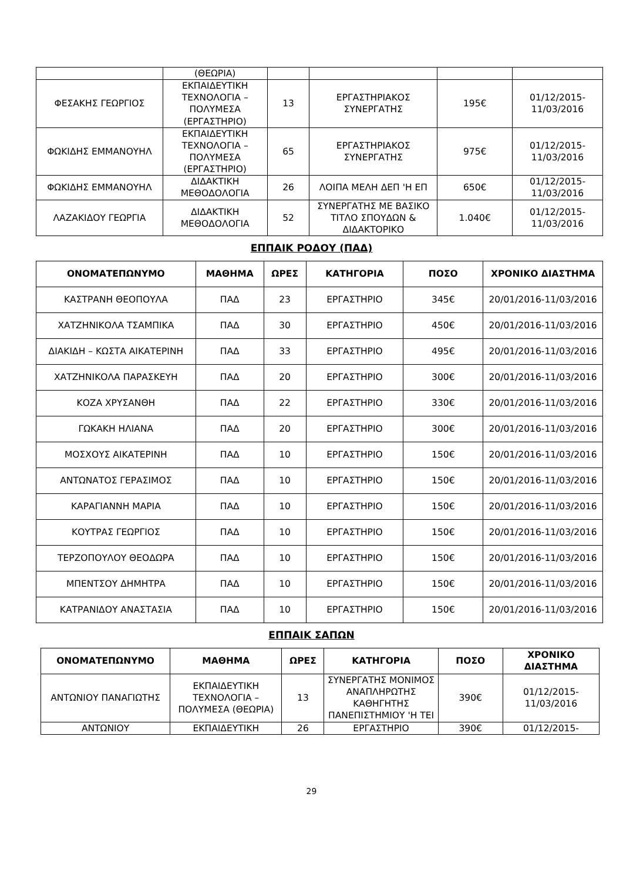| | (ΘΕΩΡΙΑ) | | | | |
| ΦΕΣΑΚΗΣ ΓΕΩΡΓΙΟΣ | ΕΚΠΑΙΔΕΥΤΙΚΗ ΤΕΧΝΟΛΟΓΙΑ – ΠΟΛΥΜΕΣΑ (ΕΡΓΑΣΤΗΡΙΟ) | 13 | ΕΡΓΑΣΤΗΡΙΑΚΟΣ ΣΥΝΕΡΓΑΤΗΣ | 195€ | 01/12/2015-11/03/2016 |
| ΦΩΚΙΔΗΣ ΕΜΜΑΝΟΥΗΛ | ΕΚΠΑΙΔΕΥΤΙΚΗ ΤΕΧΝΟΛΟΓΙΑ – ΠΟΛΥΜΕΣΑ (ΕΡΓΑΣΤΗΡΙΟ) | 65 | ΕΡΓΑΣΤΗΡΙΑΚΟΣ ΣΥΝΕΡΓΑΤΗΣ | 975€ | 01/12/2015-11/03/2016 |
| ΦΩΚΙΔΗΣ ΕΜΜΑΝΟΥΗΛ | ΔΙΔΑΚΤΙΚΗ ΜΕΘΟΔΟΛΟΓΙΑ | 26 | ΛΟΙΠΑ ΜΕΛΗ ΔΕΠ 'Η ΕΠ | 650€ | 01/12/2015-11/03/2016 |
| ΛΑΖΑΚΙΔΟΥ ΓΕΩΡΓΙΑ | ΔΙΔΑΚΤΙΚΗ ΜΕΘΟΔΟΛΟΓΙΑ | 52 | ΣΥΝΕΡΓΑΤΗΣ ΜΕ ΒΑΣΙΚΟ ΤΙΤΛΟ ΣΠΟΥΔΩΝ & ΔΙΔΑΚΤΟΡΙΚΟ | 1.040€ | 01/12/2015-11/03/2016 |
ΕΠΠΑΙΚ ΡΟΔΟΥ (ΠΑΔ)
| ΟΝΟΜΑΤΕΠΩΝΥΜΟ | ΜΑΘΗΜΑ | ΩΡΕΣ | ΚΑΤΗΓΟΡΙΑ | ΠΟΣΟ | ΧΡΟΝΙΚΟ ΔΙΑΣΤΗΜΑ |
| --- | --- | --- | --- | --- | --- |
| ΚΑΣΤΡΑΝΗ ΘΕΟΠΟΥΛΑ | ΠΑΔ | 23 | ΕΡΓΑΣΤΗΡΙΟ | 345€ | 20/01/2016-11/03/2016 |
| ΧΑΤΖΗΝΙΚΟΛΑ ΤΣΑΜΠΙΚΑ | ΠΑΔ | 30 | ΕΡΓΑΣΤΗΡΙΟ | 450€ | 20/01/2016-11/03/2016 |
| ΔΙΑΚΙΔΗ – ΚΩΣΤΑ ΑΙΚΑΤΕΡΙΝΗ | ΠΑΔ | 33 | ΕΡΓΑΣΤΗΡΙΟ | 495€ | 20/01/2016-11/03/2016 |
| ΧΑΤΖΗΝΙΚΟΛΑ ΠΑΡΑΣΚΕΥΗ | ΠΑΔ | 20 | ΕΡΓΑΣΤΗΡΙΟ | 300€ | 20/01/2016-11/03/2016 |
| ΚΟΖΑ ΧΡΥΣΑΝΘΗ | ΠΑΔ | 22 | ΕΡΓΑΣΤΗΡΙΟ | 330€ | 20/01/2016-11/03/2016 |
| ΓΩΚΑΚΗ ΗΛΙΑΝΑ | ΠΑΔ | 20 | ΕΡΓΑΣΤΗΡΙΟ | 300€ | 20/01/2016-11/03/2016 |
| ΜΟΣΧΟΥΣ ΑΙΚΑΤΕΡΙΝΗ | ΠΑΔ | 10 | ΕΡΓΑΣΤΗΡΙΟ | 150€ | 20/01/2016-11/03/2016 |
| ΑΝΤΩΝΑΤΟΣ ΓΕΡΑΣΙΜΟΣ | ΠΑΔ | 10 | ΕΡΓΑΣΤΗΡΙΟ | 150€ | 20/01/2016-11/03/2016 |
| ΚΑΡΑΓΙΑΝΝΗ ΜΑΡΙΑ | ΠΑΔ | 10 | ΕΡΓΑΣΤΗΡΙΟ | 150€ | 20/01/2016-11/03/2016 |
| ΚΟΥΤΡΑΣ ΓΕΩΡΓΙΟΣ | ΠΑΔ | 10 | ΕΡΓΑΣΤΗΡΙΟ | 150€ | 20/01/2016-11/03/2016 |
| ΤΕΡΖΟΠΟΥΛΟΥ ΘΕΟΔΩΡΑ | ΠΑΔ | 10 | ΕΡΓΑΣΤΗΡΙΟ | 150€ | 20/01/2016-11/03/2016 |
| ΜΠΕΝΤΣΟΥ ΔΗΜΗΤΡΑ | ΠΑΔ | 10 | ΕΡΓΑΣΤΗΡΙΟ | 150€ | 20/01/2016-11/03/2016 |
| ΚΑΤΡΑΝΙΔΟΥ ΑΝΑΣΤΑΣΙΑ | ΠΑΔ | 10 | ΕΡΓΑΣΤΗΡΙΟ | 150€ | 20/01/2016-11/03/2016 |
ΕΠΠΑΙΚ ΣΑΠΩΝ
| ΟΝΟΜΑΤΕΠΩΝΥΜΟ | ΜΑΘΗΜΑ | ΩΡΕΣ | ΚΑΤΗΓΟΡΙΑ | ΠΟΣΟ | ΧΡΟΝΙΚΟ ΔΙΑΣΤΗΜΑ |
| --- | --- | --- | --- | --- | --- |
| ΑΝΤΩΝΙΟΥ ΠΑΝΑΓΙΩΤΗΣ | ΕΚΠΑΙΔΕΥΤΙΚΗ ΤΕΧΝΟΛΟΓΙΑ – ΠΟΛΥΜΕΣΑ (ΘΕΩΡΙΑ) | 13 | ΣΥΝΕΡΓΑΤΗΣ ΜΟΝΙΜΟΣ ΑΝΑΠΛΗΡΩΤΗΣ ΚΑΘΗΓΗΤΗΣ ΠΑΝΕΠΙΣΤΗΜΙΟΥ 'Η ΤΕΙ | 390€ | 01/12/2015-11/03/2016 |
| ΑΝΤΩΝΙΟΥ | ΕΚΠΑΙΔΕΥΤΙΚΗ | 26 | ΕΡΓΑΣΤΗΡΙΟ | 390€ | 01/12/2015- |
29